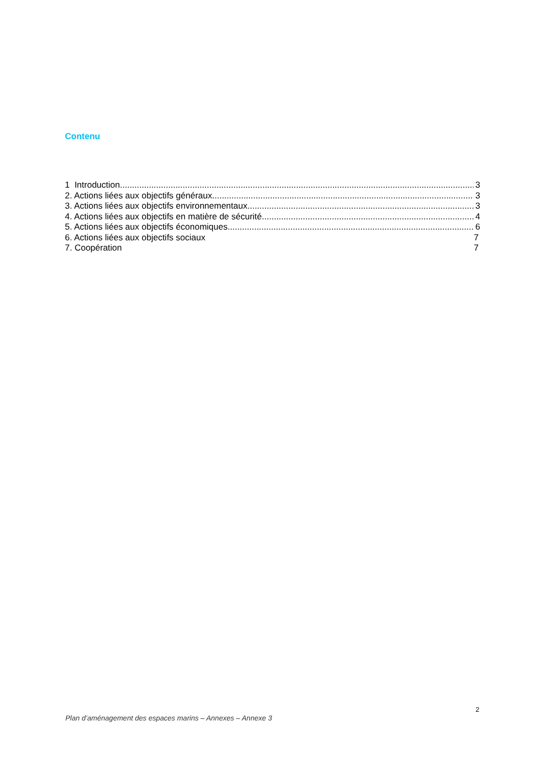Contenu
1 Introduction 3
2. Actions liées aux objectifs généraux 3
3. Actions liées aux objectifs environnementaux 3
4. Actions liées aux objectifs en matière de sécurité 4
5. Actions liées aux objectifs économiques 6
6. Actions liées aux objectifs sociaux 7
7. Coopération 7
2
Plan d’aménagement des espaces marins – Annexes – Annexe 3